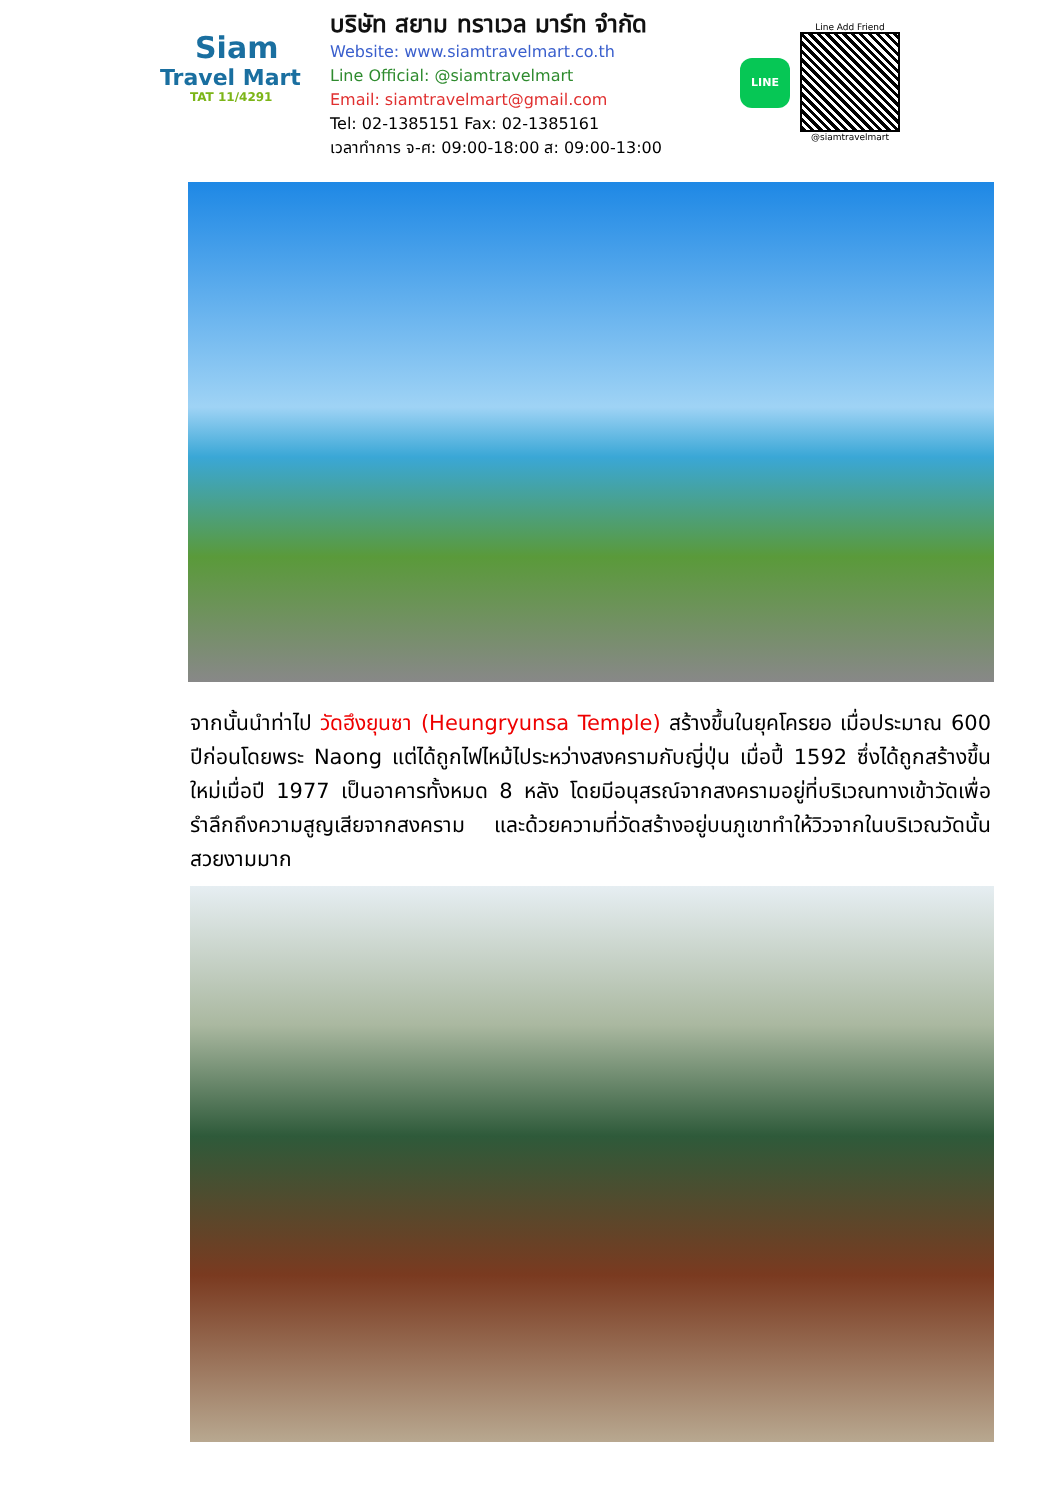Siam
Travel Mart
TAT 11/4291
บริษัท สยาม ทราเวล มาร์ท จำกัด
Website: www.siamtravelmart.co.th
Line Official: @siamtravelmart
Email: siamtravelmart@gmail.com
Tel: 02-1385151 Fax: 02-1385161
เวลาทำการ จ-ศ: 09:00-18:00 ส: 09:00-13:00
LINE
Line Add Friend
@siamtravelmart
จากนั้นนำท่าไป วัดฮึงยุนซา (Heungryunsa Temple) สร้างขึ้นในยุคโครยอ เมื่อประมาณ 600 ปีก่อนโดยพระ Naong แต่ได้ถูกไฟไหม้ไประหว่างสงครามกับญี่ปุ่น เมื่อปี้ 1592 ซึ่งได้ถูกสร้างขึ้นใหม่เมื่อปี 1977 เป็นอาคารทั้งหมด 8 หลัง โดยมีอนุสรณ์จากสงครามอยู่ที่บริเวณทางเข้าวัดเพื่อรำลึกถึงความสูญเสียจากสงคราม และด้วยความที่วัดสร้างอยู่บนภูเขาทำให้วิวจากในบริเวณวัดนั้นสวยงามมาก